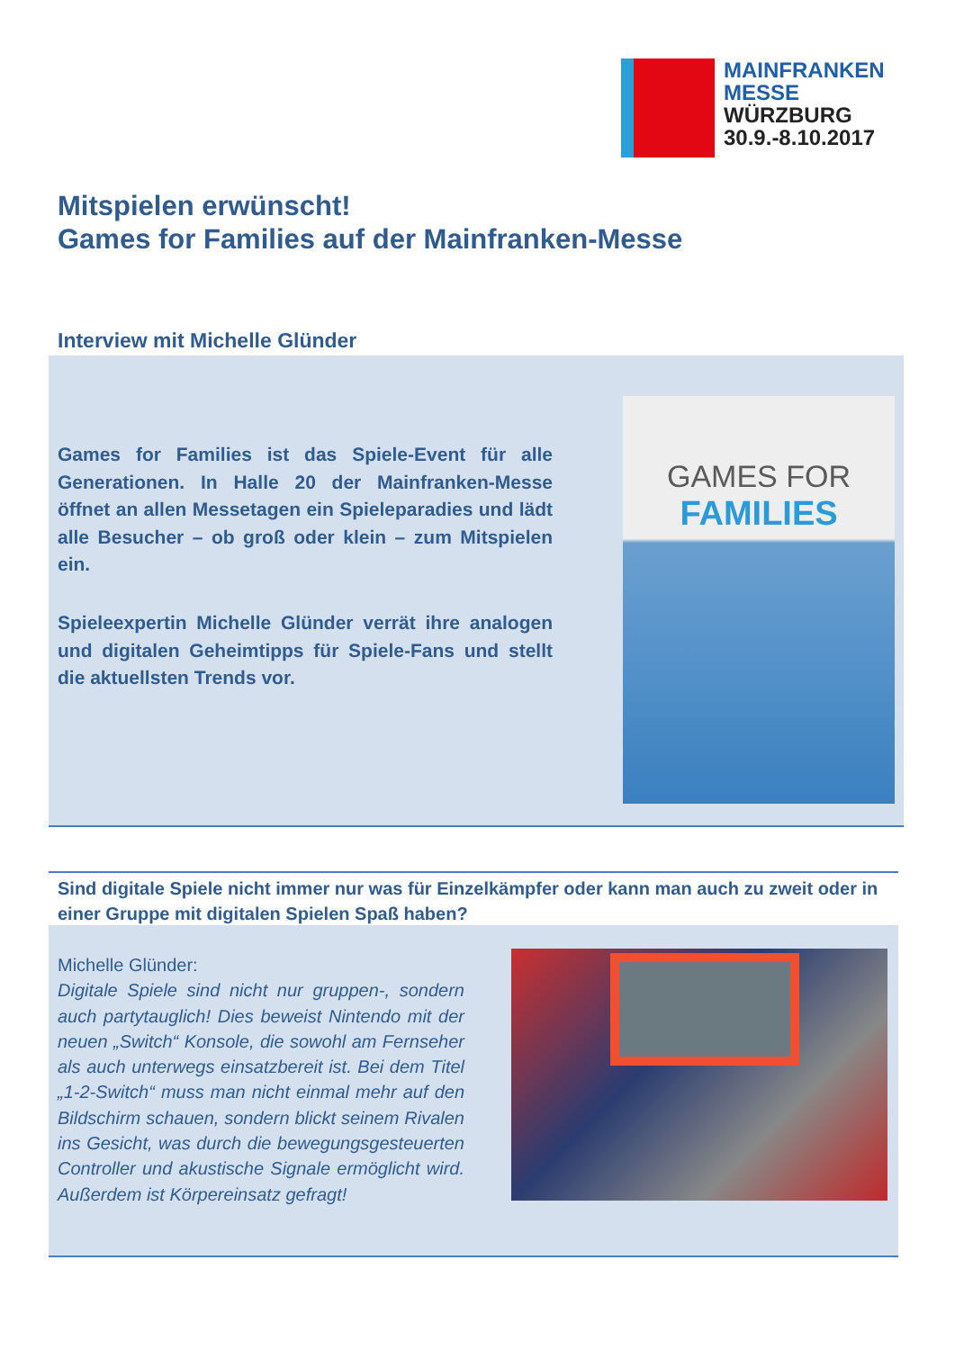MAINFRANKEN
MESSE
WÜRZBURG
30.9.-8.10.2017
Mitspielen erwünscht!
Games for Families auf der Mainfranken-Messe
Interview mit Michelle Glünder
Games for Families ist das Spiele-Event für alle Generationen. In Halle 20 der Mainfranken-Messe öffnet an allen Messetagen ein Spieleparadies und lädt alle Besucher – ob groß oder klein – zum Mitspielen ein.
Spieleexpertin Michelle Glünder verrät ihre analogen und digitalen Geheimtipps für Spiele-Fans und stellt die aktuellsten Trends vor.
GAMES FOR
FAMILIES
Sind digitale Spiele nicht immer nur was für Einzelkämpfer oder kann man auch zu zweit oder in einer Gruppe mit digitalen Spielen Spaß haben?
Michelle Glünder:
Digitale Spiele sind nicht nur gruppen-, sondern auch partytauglich! Dies beweist Nintendo mit der neuen „Switch“ Konsole, die sowohl am Fernseher als auch unterwegs einsatzbereit ist. Bei dem Titel „1-2-Switch“ muss man nicht einmal mehr auf den Bildschirm schauen, sondern blickt seinem Rivalen ins Gesicht, was durch die bewegungsgesteuerten Controller und akustische Signale ermöglicht wird. Außerdem ist Körpereinsatz gefragt!